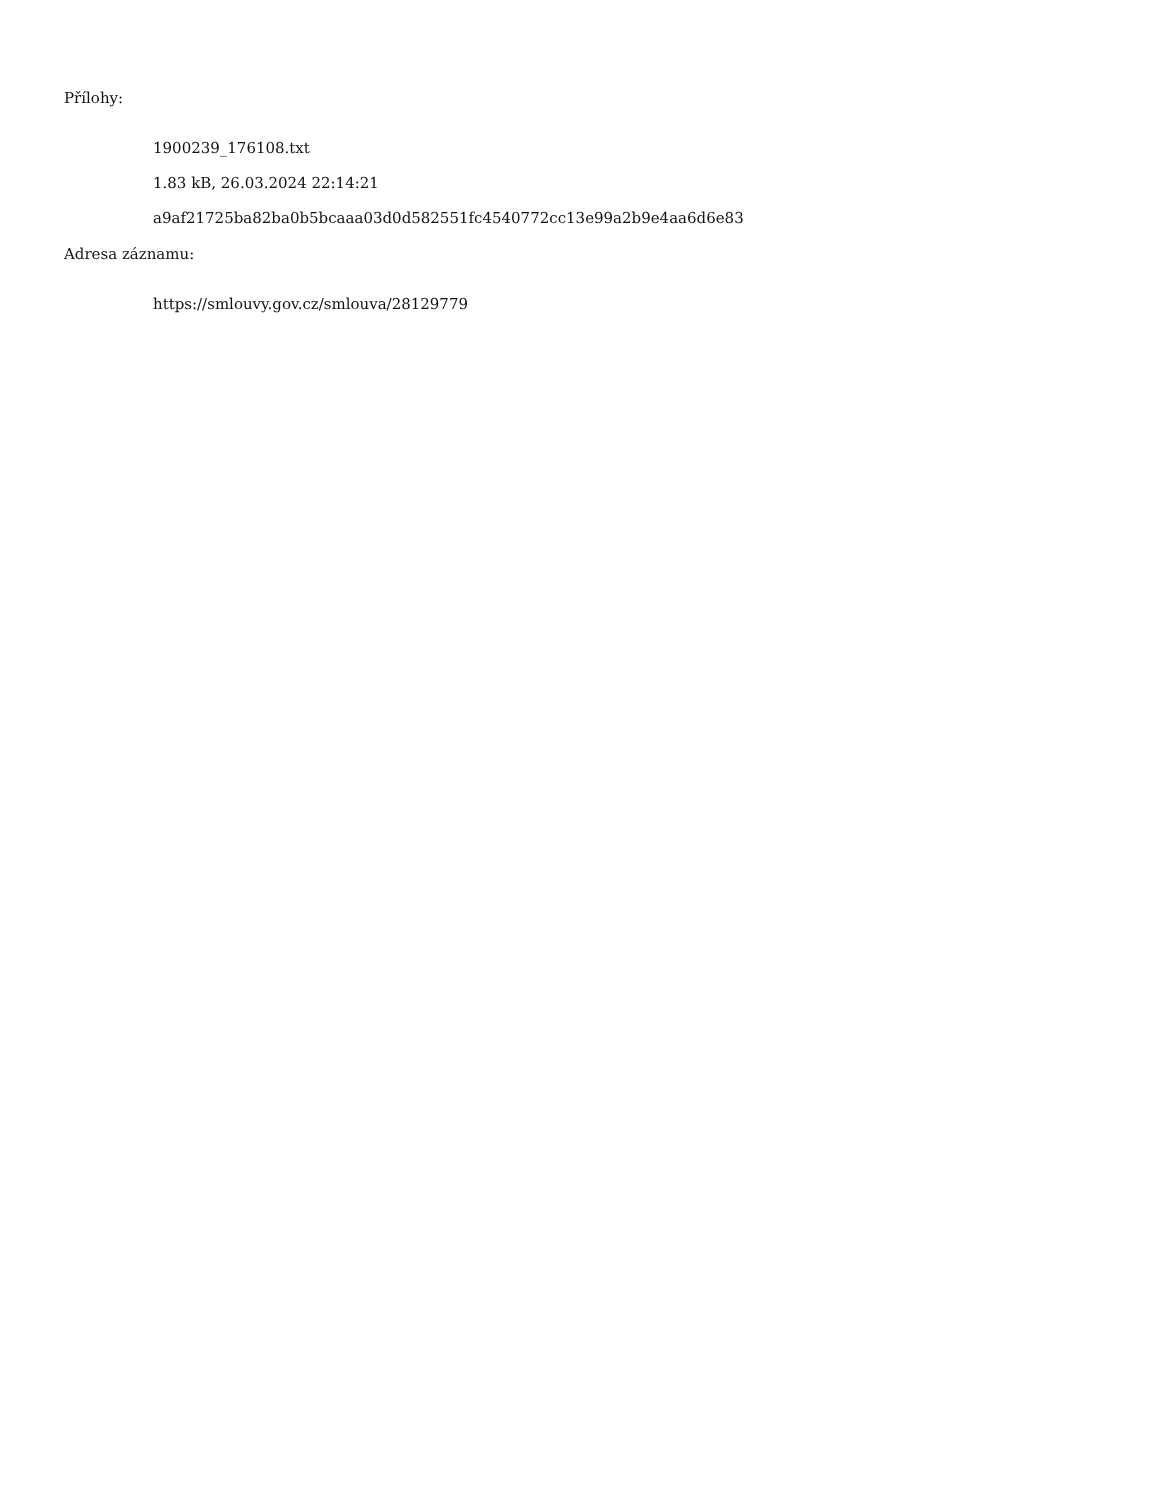Přílohy:
1900239_176108.txt
1.83 kB, 26.03.2024 22:14:21
a9af21725ba82ba0b5bcaaa03d0d582551fc4540772cc13e99a2b9e4aa6d6e83
Adresa záznamu:
https://smlouvy.gov.cz/smlouva/28129779